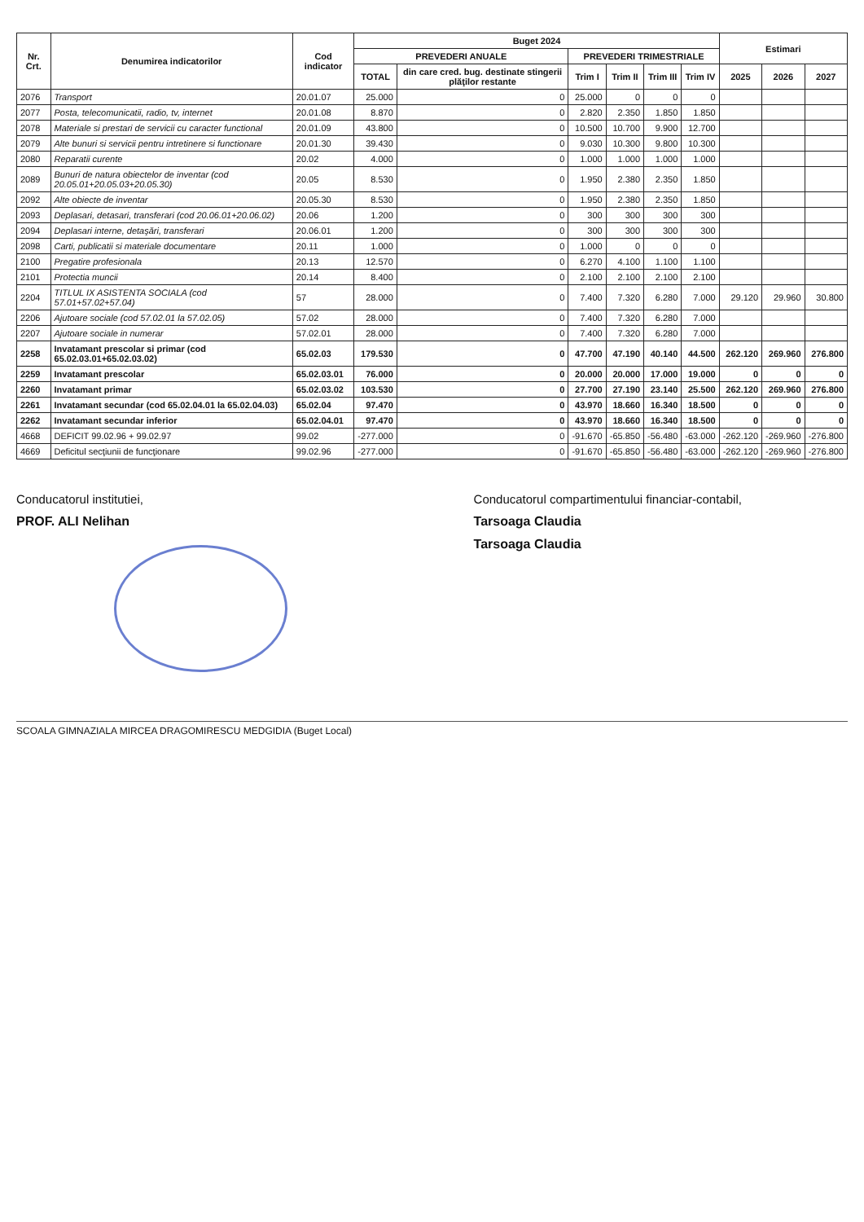| Nr. Crt. | Denumirea indicatorilor | Cod indicator | Buget 2024 | | | | | | Estimari | | |
| --- | --- | --- | --- | --- | --- | --- | --- | --- | --- | --- | --- |
| | | | PREVEDERI ANUALE | | PREVEDERI TRIMESTRIALE | | | | | | |
| | | | TOTAL | din care cred. bug. destinate stingerii plăţilor restante | Trim I | Trim II | Trim III | Trim IV | 2025 | 2026 | 2027 |
| 2076 | Transport | 20.01.07 | 25.000 | 0 | 25.000 | 0 | 0 | 0 | | | |
| 2077 | Posta, telecomunicatii, radio, tv, internet | 20.01.08 | 8.870 | 0 | 2.820 | 2.350 | 1.850 | 1.850 | | | |
| 2078 | Materiale si prestari de servicii cu caracter functional | 20.01.09 | 43.800 | 0 | 10.500 | 10.700 | 9.900 | 12.700 | | | |
| 2079 | Alte bunuri si servicii pentru intretinere si functionare | 20.01.30 | 39.430 | 0 | 9.030 | 10.300 | 9.800 | 10.300 | | | |
| 2080 | Reparatii curente | 20.02 | 4.000 | 0 | 1.000 | 1.000 | 1.000 | 1.000 | | | |
| 2089 | Bunuri de natura obiectelor de inventar (cod 20.05.01+20.05.03+20.05.30) | 20.05 | 8.530 | 0 | 1.950 | 2.380 | 2.350 | 1.850 | | | |
| 2092 | Alte obiecte de inventar | 20.05.30 | 8.530 | 0 | 1.950 | 2.380 | 2.350 | 1.850 | | | |
| 2093 | Deplasari, detasari, transferari (cod 20.06.01+20.06.02) | 20.06 | 1.200 | 0 | 300 | 300 | 300 | 300 | | | |
| 2094 | Deplasari interne, detaşări, transferari | 20.06.01 | 1.200 | 0 | 300 | 300 | 300 | 300 | | | |
| 2098 | Carti, publicatii si materiale documentare | 20.11 | 1.000 | 0 | 1.000 | 0 | 0 | 0 | | | |
| 2100 | Pregatire profesionala | 20.13 | 12.570 | 0 | 6.270 | 4.100 | 1.100 | 1.100 | | | |
| 2101 | Protectia muncii | 20.14 | 8.400 | 0 | 2.100 | 2.100 | 2.100 | 2.100 | | | |
| 2204 | TITLUL IX ASISTENTA SOCIALA (cod 57.01+57.02+57.04) | 57 | 28.000 | 0 | 7.400 | 7.320 | 6.280 | 7.000 | 29.120 | 29.960 | 30.800 |
| 2206 | Ajutoare sociale (cod 57.02.01 la 57.02.05) | 57.02 | 28.000 | 0 | 7.400 | 7.320 | 6.280 | 7.000 | | | |
| 2207 | Ajutoare sociale in numerar | 57.02.01 | 28.000 | 0 | 7.400 | 7.320 | 6.280 | 7.000 | | | |
| 2258 | Invatamant prescolar si primar (cod 65.02.03.01+65.02.03.02) | 65.02.03 | 179.530 | 0 | 47.700 | 47.190 | 40.140 | 44.500 | 262.120 | 269.960 | 276.800 |
| 2259 | Invatamant prescolar | 65.02.03.01 | 76.000 | 0 | 20.000 | 20.000 | 17.000 | 19.000 | 0 | 0 | 0 |
| 2260 | Invatamant primar | 65.02.03.02 | 103.530 | 0 | 27.700 | 27.190 | 23.140 | 25.500 | 262.120 | 269.960 | 276.800 |
| 2261 | Invatamant secundar (cod 65.02.04.01 la 65.02.04.03) | 65.02.04 | 97.470 | 0 | 43.970 | 18.660 | 16.340 | 18.500 | 0 | 0 | 0 |
| 2262 | Invatamant secundar inferior | 65.02.04.01 | 97.470 | 0 | 43.970 | 18.660 | 16.340 | 18.500 | 0 | 0 | 0 |
| 4668 | DEFICIT 99.02.96 + 99.02.97 | 99.02 | -277.000 | 0 | -91.670 | -65.850 | -56.480 | -63.000 | -262.120 | -269.960 | -276.800 |
| 4669 | Deficitul secţiunii de funcţionare | 99.02.96 | -277.000 | 0 | -91.670 | -65.850 | -56.480 | -63.000 | -262.120 | -269.960 | -276.800 |
Conducatorul institutiei,
PROF. ALI Nelihan
Conducatorul compartimentului financiar-contabil,
Tarsoaga Claudia
Tarsoaga Claudia
SCOALA GIMNAZIALA MIRCEA DRAGOMIRESCU MEDGIDIA (Buget Local)